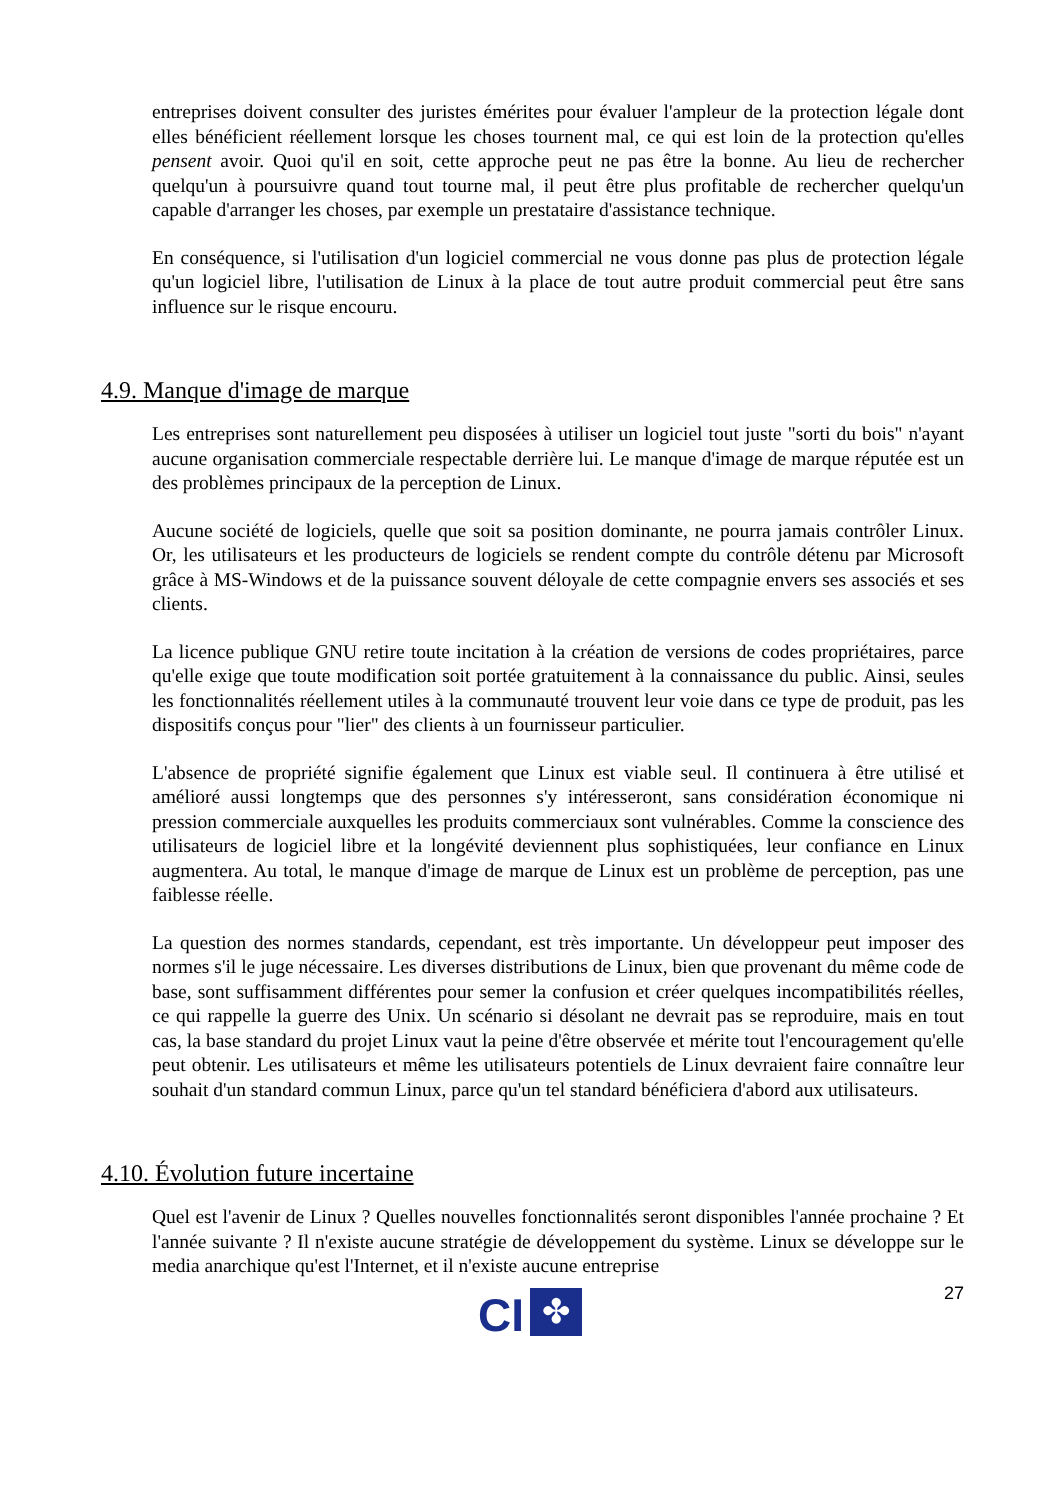entreprises doivent consulter des juristes émérites pour évaluer l'ampleur de la protection légale dont elles bénéficient réellement lorsque les choses tournent mal, ce qui est loin de la protection qu'elles pensent avoir. Quoi qu'il en soit, cette approche peut ne pas être la bonne. Au lieu de rechercher quelqu'un à poursuivre quand tout tourne mal, il peut être plus profitable de rechercher quelqu'un capable d'arranger les choses, par exemple un prestataire d'assistance technique.
En conséquence, si l'utilisation d'un logiciel commercial ne vous donne pas plus de protection légale qu'un logiciel libre, l'utilisation de Linux à la place de tout autre produit commercial peut être sans influence sur le risque encouru.
4.9. Manque d'image de marque
Les entreprises sont naturellement peu disposées à utiliser un logiciel tout juste "sorti du bois" n'ayant aucune organisation commerciale respectable derrière lui. Le manque d'image de marque réputée est un des problèmes principaux de la perception de Linux.
Aucune société de logiciels, quelle que soit sa position dominante, ne pourra jamais contrôler Linux. Or, les utilisateurs et les producteurs de logiciels se rendent compte du contrôle détenu par Microsoft grâce à MS-Windows et de la puissance souvent déloyale de cette compagnie envers ses associés et ses clients.
La licence publique GNU retire toute incitation à la création de versions de codes propriétaires, parce qu'elle exige que toute modification soit portée gratuitement à la connaissance du public. Ainsi, seules les fonctionnalités réellement utiles à la communauté trouvent leur voie dans ce type de produit, pas les dispositifs conçus pour "lier" des clients à un fournisseur particulier.
L'absence de propriété signifie également que Linux est viable seul. Il continuera à être utilisé et amélioré aussi longtemps que des personnes s'y intéresseront, sans considération économique ni pression commerciale auxquelles les produits commerciaux sont vulnérables. Comme la conscience des utilisateurs de logiciel libre et la longévité deviennent plus sophistiquées, leur confiance en Linux augmentera. Au total, le manque d'image de marque de Linux est un problème de perception, pas une faiblesse réelle.
La question des normes standards, cependant, est très importante. Un développeur peut imposer des normes s'il le juge nécessaire. Les diverses distributions de Linux, bien que provenant du même code de base, sont suffisamment différentes pour semer la confusion et créer quelques incompatibilités réelles, ce qui rappelle la guerre des Unix. Un scénario si désolant ne devrait pas se reproduire, mais en tout cas, la base standard du projet Linux vaut la peine d'être observée et mérite tout l'encouragement qu'elle peut obtenir. Les utilisateurs et même les utilisateurs potentiels de Linux devraient faire connaître leur souhait d'un standard commun Linux, parce qu'un tel standard bénéficiera d'abord aux utilisateurs.
4.10. Évolution future incertaine
Quel est l'avenir de Linux ? Quelles nouvelles fonctionnalités seront disponibles l'année prochaine ? Et l'année suivante ? Il n'existe aucune stratégie de développement du système. Linux se développe sur le media anarchique qu'est l'Internet, et il n'existe aucune entreprise
27
CI
✤